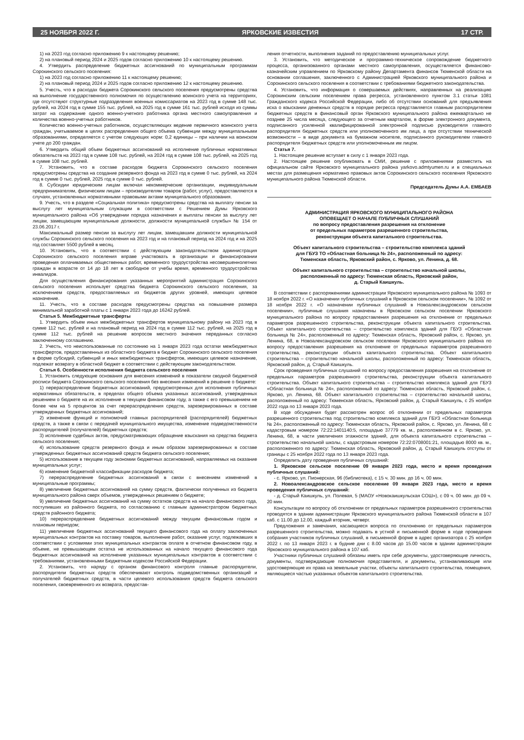25 НОЯБРЯ 2022 Г. ЯРКОВСКИЕ ИЗВЕСТИЯ 17 СТР.
1) на 2023 год согласно приложению 9 к настоящему решению;
2) на плановый период 2024 и 2025 годов согласно приложению 10 к настоящему решению.
4. Утвердить распределение бюджетных ассигнований по муниципальным программам Сорокинского сельского поселения:
1) на 2023 год согласно приложению 11 к настоящему решению;
2) на плановый период 2024 и 2025 годов согласно приложению 12 к настоящему решению.
5. Учесть, что в расходах бюджета Сорокинского сельского поселения предусмотрены средства на выполнение государственного полномочия по осуществлению воинского учета на территориях, где отсутствуют структурные подразделения военных комиссариатов на 2023 год в сумме 148 тыс. рублей, на 2024 год в сумме 155 тыс. рублей, на 2025 год в сумме 161 тыс. рублей исходя из суммы затрат на содержание одного военно-учетного работника органа местного самоуправления и количества военно-учетных работников.
Количество военно-учетных работников, осуществляющих ведение первичного воинского учета граждан, учитываемое в целях распределения общего объема субвенции между муниципальными образованиями, определяется с учетом следующих норм: 0,2 единицы – при наличии на воинском учете до 200 граждан.
6. Утвердить общий объем бюджетных ассигнований на исполнение публичных нормативных обязательств на 2023 год в сумме 108 тыс. рублей, на 2024 год в сумме 108 тыс. рублей, на 2025 год в сумме 108 тыс. рублей.
7. Установить, что в составе расходов бюджета Сорокинского сельского поселения предусмотрены средства на создание резервного фонда на 2023 год в сумме 0 тыс. рублей, на 2024 год в сумме 0 тыс. рублей, 2025 год в сумме 0 тыс. рублей.
8. Субсидии юридическим лицам включая некоммерческие организации, индивидуальным предпринимателям, физическим лицам – производителям товаров (работ, услуг), предоставляются в случаях, установленных нормативными правовыми актами муниципального образования.
9. Учесть, что в разделе «Социальная политика» предусмотрены средства на выплату пенсии за выслугу лет муниципальным служащим в соответствии с Решением Думы Ярковского муниципального района «Об утверждении порядка назначения и выплаты пенсии за выслугу лет лицам, замещающим муниципальные должности, должности муниципальной службы» № 154 от 23.06.2017 г.
Максимальный размер пенсии за выслугу лет лицам, замещавшим должности муниципальной службы Сорокинского сельского поселения на 2023 год и на плановый период на 2024 год и на 2025 год составляет 5500 рублей в месяц.
10. Установить, что в соответствии с действующим законодательством администрация Сорокинского сельского поселения вправе участвовать в организации и финансировании проведения оплачиваемых общественных работ, временного трудоустройства несовершеннолетних граждан в возрасте от 14 до 18 лет в свободное от учебы время, временного трудоустройства инвалидов.
Для осуществления финансирования указанных мероприятий администрация Сорокинского сельского поселения использует средства бюджета Сорокинского сельского поселения, за исключением средств, предоставляемых из бюджетов других уровней, имеющих целевое назначение.
11. Учесть, что в составе расходов предусмотрены средства на повышение размера минимальной заработной платы с 1 января 2023 года до 16242 рублей.
Статья 5. Межбюджетные трансферты
1. Утвердить объем иных межбюджетных трансфертов муниципальному району на 2023 год в сумме 112 тыс. рублей и на плановый период на 2024 год в сумме 112 тыс. рублей, на 2025 год в сумме 112 тыс. рублей на решение вопросов местного значения переданных согласно заключенному соглашению.
2. Учесть, что неиспользованные по состоянию на 1 января 2023 года остатки межбюджетных трансфертов, предоставленных из областного бюджета в бюджет Сорокинского сельского поселения в форме субсидий, субвенций и иных межбюджетных трансфертов, имеющих целевое назначение, подлежат возврату в областной бюджет в соответствии с действующим законодательством.
Статья 6. Особенности исполнения бюджета сельского поселения
1. Установить следующие основания для внесения изменений в показатели сводной бюджетной росписи бюджета Сорокинского сельского поселения без внесения изменений в решение о бюджете:
1) перераспределение бюджетных ассигнований, предусмотренных для исполнения публичных нормативных обязательств, в пределах общего объема указанных ассигнований, утвержденных решением о бюджете на их исполнение в текущем финансовом году, а также с его превышением не более чем на 5 процентов за счет перераспределения средств, зарезервированных в составе утвержденных бюджетных ассигнований;
2) изменение функций и полномочий главных распорядителей (распорядителей) бюджетных средств, а также в связи с передачей муниципального имущества, изменение подведомственности распорядителей (получателей) бюджетных средств;
3) исполнение судебных актов, предусматривающих обращение взыскания на средства бюджета сельского поселения;
4) использование средств резервного фонда и иным образом зарезервированных в составе утвержденных бюджетных ассигнований средств бюджета сельского поселения;
5) использование в текущем году экономии бюджетных ассигнований, направляемых на оказание муниципальных услуг;
6) изменение бюджетной классификации расходов бюджета;
7) перераспределение бюджетных ассигнований в связи с внесением изменений в муниципальные программы;
8) увеличение бюджетных ассигнований на сумму средств, фактически полученных из бюджета муниципального района сверх объемов, утвержденных решением о бюджете;
9) увеличение бюджетных ассигнований на сумму остатков средств на начало финансового года, поступивших из районного бюджета, по согласованию с главным администратором бюджетных средств районного бюджета;
10) перераспределение бюджетных ассигнований между текущим финансовым годом и плановым периодом;
11) увеличение бюджетных ассигнований текущего финансового года на оплату заключенных муниципальных контрактов на поставку товаров, выполнение работ, оказание услуг, подлежавших в соответствии с условиями этих муниципальных контрактов оплате в отчетном финансовом году, в объеме, не превышающем остатка не использованных на начало текущего финансового года бюджетных ассигнований на исполнение указанных муниципальных контрактов в соответствии с требованиями, установленными Бюджетным кодексом Российской Федерации.
2. Установить, что наряду с органом финансового контроля главные распорядители, распорядители бюджетных средств обеспечивают контроль подведомственных организаций и получателей бюджетных средств, в части целевого использования средств бюджета сельского поселения, своевременного их возврата, предостав-
ления отчетности, выполнения заданий по предоставлению муниципальных услуг.
3. Установить, что методическое и программно-техническое сопровождение бюджетного процесса, организованного органами местного самоуправления, осуществляется финансово-казначейским управлением по Ярковскому району Департамента финансов Тюменской области на основании соглашения, заключенного с Администрацией Ярковского муниципального района и Сорокинского сельского поселения в соответствии с требованиями бюджетного законодательства.
4. Установить, что информация о совершаемых действиях, направленных на реализацию Сорокинским сельским поселением права регресса, установленного пунктом 3.1 статьи 1081 Гражданского кодекса Российской Федерации, либо об отсутствии оснований для предъявления иска о взыскании денежных средств в порядке регресса представляется главным распорядителем бюджетных средств в финансовый орган Ярковского муниципального района ежеквартально не позднее 25 числа месяца, следующего за отчетным кварталом, в форме электронного документа, подписанного усиленной квалифицированной электронной подписью руководителя главного распорядителя бюджетных средств или уполномоченного им лица, а при отсутствии технической возможности – в виде документа на бумажном носителе, подписанного руководителем главного распорядителя бюджетных средств или уполномоченным им лицом.
Статья 7.
1. Настоящее решение вступает в силу с 1 января 2023 года.
2. Настоящее решение опубликовать в СМИ, решение с приложениями разместить на официальном сайте Ярковского муниципального района yarkovo.admtyumen.ru и в специальных местах для размещения нормативно правовых актов Сорокинского сельского поселения Ярковского муниципального района Тюменской области.
Председатель Думы А.А. ЕМБАЕВ
АДМИНИСТРАЦИЯ ЯРКОВСКОГО МУНИЦИПАЛЬНОГО РАЙОНА
ОПОВЕЩАЕТ О НАЧАЛЕ ПУБЛИЧНЫХ СЛУШАНИЙ
по вопросу предоставления разрешения на отклонение
от предельных параметров разрешенного строительства,
реконструкции объекта капитального строительства.
Объект капитального строительства – строительство комплекса зданий
для ГБУЗ ТО «Областная больница № 24», расположенный по адресу:
Тюменская область, Ярковский район, с. Ярково, ул. Ленина, д. 68.
Объект капитального строительства – строительство начальной школы,
расположенный по адресу: Тюменская область, Ярковский район,
д. Старый Каишкуль.
В соответствии с распоряжениями администрации Ярковского муниципального района № 1093 от 18 ноября 2022 г. «О назначении публичных слушаний в Ярковском сельском поселении», № 1092 от 18 ноября 2022 г. «О назначении публичных слушаний в Новоалександровском сельском поселении», публичные слушания назначены в Ярковском сельском поселении Ярковского муниципального района по вопросу предоставления разрешения на отклонение от предельных параметров разрешенного строительства, реконструкции объекта капитального строительства. Объект капитального строительства – строительство комплекса зданий для ГБУЗ «Областная больница № 24», расположенный по адресу: Тюменская область, Ярковский район, с. Ярково, ул. Ленина, 68, в Новоалександровском сельском поселении Ярковского муниципального района по вопросу предоставления разрешения на отклонение от предельных параметров разрешенного строительства, реконструкции объекта капитального строительства. Объект капитального строительства – строительство начальной школы, расположенный по адресу: Тюменская область, Ярковский район, д. Старый Каишкуль.
Срок проведения публичных слушаний по вопросу предоставления разрешения на отклонение от предельных параметров разрешенного строительства, реконструкции объекта капитального строительства. Объект капитального строительства – строительство комплекса зданий для ГБУЗ «Областная больница № 24», расположенный по адресу: Тюменская область, Ярковский район, с. Ярково, ул. Ленина, 68. Объект капитального строительства – строительство начальной школы, расположенный по адресу: Тюменская область, Ярковский район, д. Старый Каишкуль, с 25 ноября 2022 года по 13 января 2023 года.
В ходе обсуждения будет рассмотрен вопрос об отклонении от предельных параметров разрешенного строительства под строительство комплекса зданий для ГБУЗ «Областная больница № 24», расположенный по адресу: Тюменская область, Ярковский район, с. Ярково, ул. Ленина, 68 с кадастровым номером 72:22:1401140:5, площадью 37779 кв. м., расположенном в с. Ярково, ул. Ленина, 68, в части увеличения этажности зданий, для объекта капитального строительства – строительство начальной школы, с кадастровым номером 72:22:0708001:21, площадью 8000 кв. м., расположенного по адресу: Тюменская область, Ярковский район, д. Старый Каишкуль отступы от границы с 25 ноября 2022 года по 13 января 2023 года.
Определить дату проведения публичных слушаний:
1. Ярковское сельское поселение 09 января 2023 года, место и время проведения публичных слушаний:
- с. Ярково, ул. Пионерская, 96 (библиотека), с 15 ч. 30 мин. до 16 ч. 00 мин.
2. Новоалександровское сельское поселение 09 января 2023 года, место и время проведения публичных слушаний:
- д. Старый Каишкуль, ул. Полевая, 5 (МАОУ «Новокаишкульская СОШ»), с 09 ч. 00 мин. до 09 ч. 20 мин.
Консультации по вопросу об отклонении от предельных параметров разрешенного строительства проводятся в здании администрации Ярковского муниципального района Тюменской области в 107 каб. с 11.00 до 12.00, каждый вторник, четверг.
Предложения и замечания, касающиеся вопроса по отклонению от предельных параметров разрешенного строительства, можно подавать в устной и письменной форме в ходе проведения собрания участников публичных слушаний, в письменной форме в адрес организатора с 25 ноября 2022 г. по 13 января 2023 г. в будние дни с 8.00 часов до 15.00 часов в здании администрации Ярковского муниципального района в 107 каб.
Участники публичных слушаний обязаны иметь при себе документы, удостоверяющие личность, документы, подтверждающие полномочия представителя, и документы, устанавливающие или удостоверяющие их права на земельные участки, объекты капитального строительства, помещения, являющиеся частью указанных объектов капитального строительства.